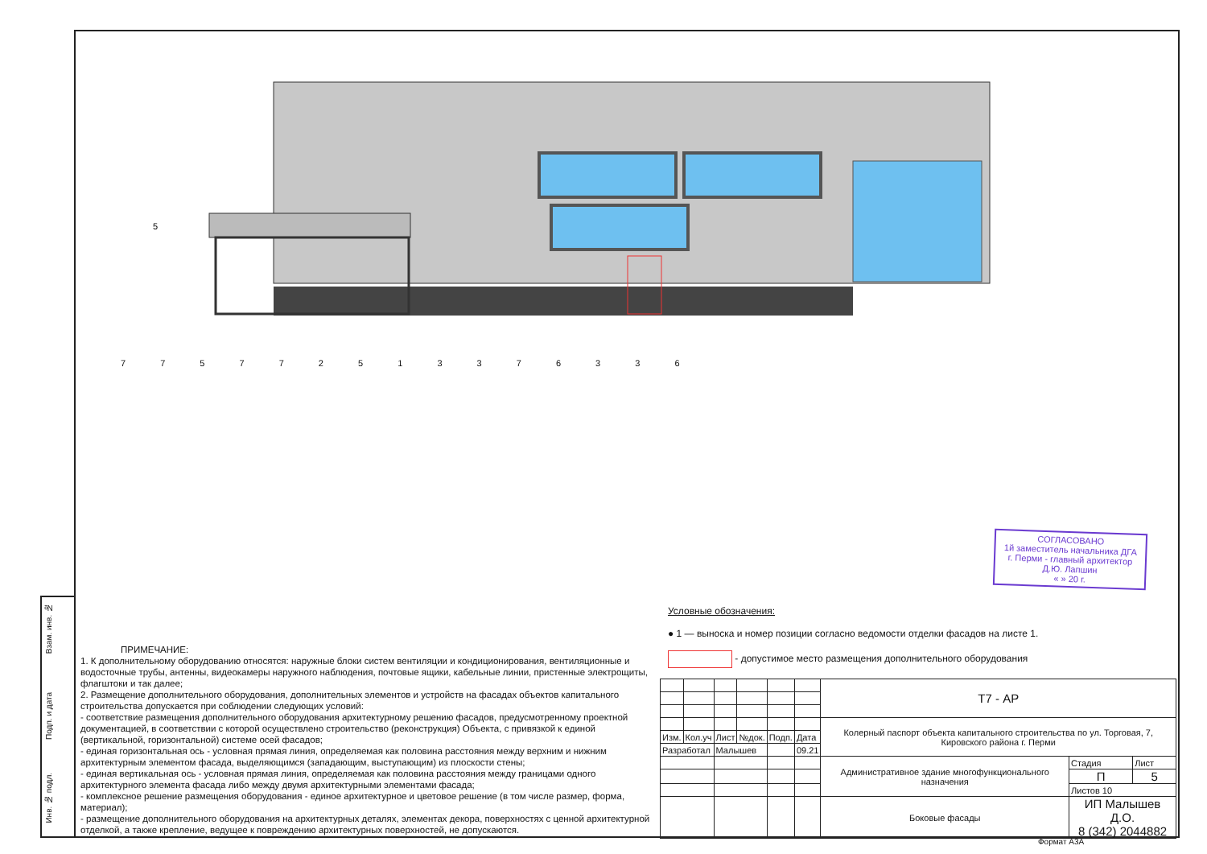5
7 7 5 7 7 2 5 1 3 3 7 6 3 3 6
СОГЛАСОВАНО
1й заместитель начальника ДГА
г. Перми - главный архитектор
Д.Ю. Лапшин
« » 20 г.
Условные обозначения:
● 1 — выноска и номер позиции согласно ведомости отделки фасадов на листе 1.
- допустимое место размещения дополнительного оборудования
ПРИМЕЧАНИЕ:
1. К дополнительному оборудованию относятся: наружные блоки систем вентиляции и кондиционирования, вентиляционные и водосточные трубы, антенны, видеокамеры наружного наблюдения, почтовые ящики, кабельные линии, пристенные электрощиты, флагштоки и так далее;
2. Размещение дополнительного оборудования, дополнительных элементов и устройств на фасадах объектов капитального строительства допускается при соблюдении следующих условий:
- соответствие размещения дополнительного оборудования архитектурному решению фасадов, предусмотренному проектной документацией, в соответствии с которой осуществлено строительство (реконструкция) Объекта, с привязкой к единой (вертикальной, горизонтальной) системе осей фасадов;
- единая горизонтальная ось - условная прямая линия, определяемая как половина расстояния между верхним и нижним архитектурным элементом фасада, выделяющимся (западающим, выступающим) из плоскости стены;
- единая вертикальная ось - условная прямая линия, определяемая как половина расстояния между границами одного архитектурного элемента фасада либо между двумя архитектурными элементами фасада;
- комплексное решение размещения оборудования - единое архитектурное и цветовое решение (в том числе размер, форма, материал);
- размещение дополнительного оборудования на архитектурных деталях, элементах декора, поверхностях с ценной архитектурной отделкой, а также крепление, ведущее к повреждению архитектурных поверхностей, не допускаются.
Взам. инв. №
Подп. и дата
Инв. № подл.
| | | | | | | Т7 - АР | | |
| | | | | | | Колерный паспорт объекта капитального строительства по ул. Торговая, 7, Кировского района г. Перми | | |
| Изм. | Кол.уч | Лист | №док. | Подп. | Дата | | | |
| Разработал | | Малышев | | | 09.21 | | | |
| | | | | | | Административное здание многофункционального назначения | Стадия | Лист |
| | | | | | | | П | 5 |
| | | | | | | | Листов 10 | |
| | | | | | | Боковые фасады | ИП Малышев Д.О. 8 (342) 2044882 | |
Формат А3А